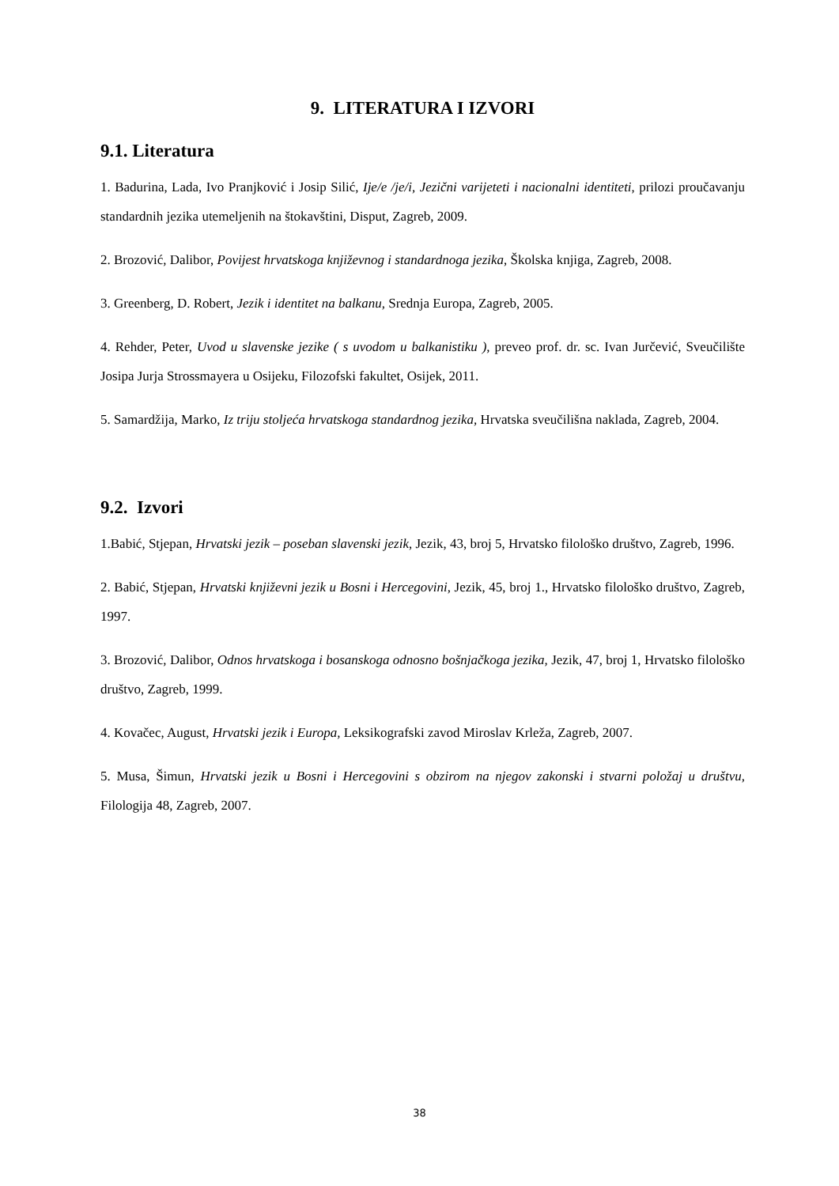9. LITERATURA I IZVORI
9.1. Literatura
1. Badurina, Lada, Ivo Pranjković i Josip Silić, Ije/e /je/i, Jezični varijeteti i nacionalni identiteti, prilozi proučavanju standardnih jezika utemeljenih na štokavštini, Disput, Zagreb, 2009.
2. Brozović, Dalibor, Povijest hrvatskoga književnog i standardnoga jezika, Školska knjiga, Zagreb, 2008.
3. Greenberg, D. Robert, Jezik i identitet na balkanu, Srednja Europa, Zagreb, 2005.
4. Rehder, Peter, Uvod u slavenske jezike ( s uvodom u balkanistiku ), preveo prof. dr. sc. Ivan Jurčević, Sveučilište Josipa Jurja Strossmayera u Osijeku, Filozofski fakultet, Osijek, 2011.
5. Samardžija, Marko, Iz triju stoljeća hrvatskoga standardnog jezika, Hrvatska sveučilišna naklada, Zagreb, 2004.
9.2. Izvori
1.Babić, Stjepan, Hrvatski jezik – poseban slavenski jezik, Jezik, 43, broj 5, Hrvatsko filološko društvo, Zagreb, 1996.
2. Babić, Stjepan, Hrvatski književni jezik u Bosni i Hercegovini, Jezik, 45, broj 1., Hrvatsko filološko društvo, Zagreb, 1997.
3. Brozović, Dalibor, Odnos hrvatskoga i bosanskoga odnosno bošnjačkoga jezika, Jezik, 47, broj 1, Hrvatsko filološko društvo, Zagreb, 1999.
4. Kovačec, August, Hrvatski jezik i Europa, Leksikografski zavod Miroslav Krleža, Zagreb, 2007.
5. Musa, Šimun, Hrvatski jezik u Bosni i Hercegovini s obzirom na njegov zakonski i stvarni položaj u društvu, Filologija 48, Zagreb, 2007.
38